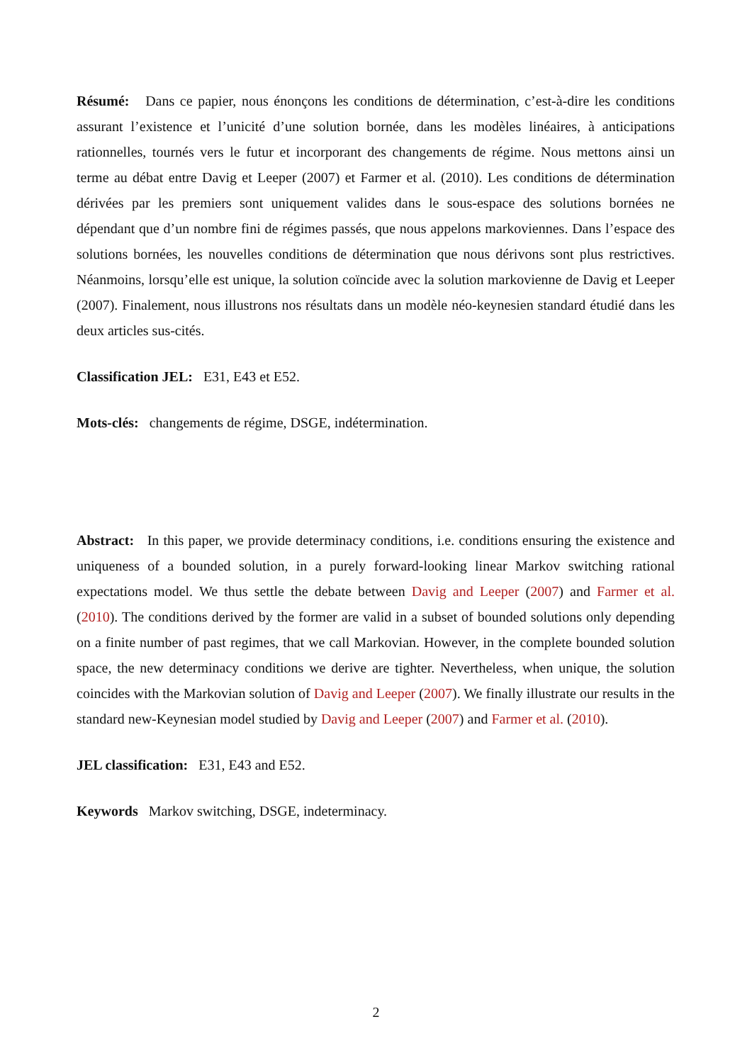Résumé: Dans ce papier, nous énonçons les conditions de détermination, c’est-à-dire les conditions assurant l’existence et l’unicité d’une solution bornée, dans les modèles linéaires, à anticipations rationnelles, tournés vers le futur et incorporant des changements de régime. Nous mettons ainsi un terme au débat entre Davig et Leeper (2007) et Farmer et al. (2010). Les conditions de détermination dérivées par les premiers sont uniquement valides dans le sous-espace des solutions bornées ne dépendant que d’un nombre fini de régimes passés, que nous appelons markoviennes. Dans l’espace des solutions bornées, les nouvelles conditions de détermination que nous dérivons sont plus restrictives. Néanmoins, lorsqu’elle est unique, la solution coïncide avec la solution markovienne de Davig et Leeper (2007). Finalement, nous illustrons nos résultats dans un modèle néo-keynesien standard étudié dans les deux articles sus-cités.
Classification JEL: E31, E43 et E52.
Mots-clés: changements de régime, DSGE, indétermination.
Abstract: In this paper, we provide determinacy conditions, i.e. conditions ensuring the existence and uniqueness of a bounded solution, in a purely forward-looking linear Markov switching rational expectations model. We thus settle the debate between Davig and Leeper (2007) and Farmer et al. (2010). The conditions derived by the former are valid in a subset of bounded solutions only depending on a finite number of past regimes, that we call Markovian. However, in the complete bounded solution space, the new determinacy conditions we derive are tighter. Nevertheless, when unique, the solution coincides with the Markovian solution of Davig and Leeper (2007). We finally illustrate our results in the standard new-Keynesian model studied by Davig and Leeper (2007) and Farmer et al. (2010).
JEL classification: E31, E43 and E52.
Keywords Markov switching, DSGE, indeterminacy.
2